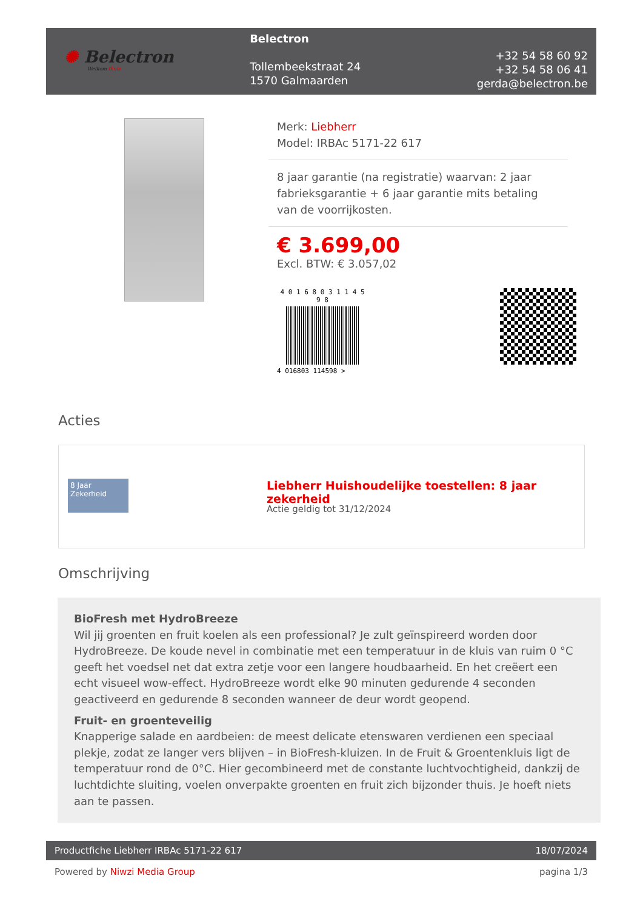✺ Belectron
Welkom thuis
Belectron
Tollembeekstraat 24
1570 Galmaarden
+32 54 58 60 92
+32 54 58 06 41
gerda@belectron.be
Merk: Liebherr
Model: IRBAc 5171-22 617
8 jaar garantie (na registratie) waarvan: 2 jaar fabrieksgarantie + 6 jaar garantie mits betaling van de voorrijkosten.
€ 3.699,00
Excl. BTW: € 3.057,02
4 0 1 6 8 0 3 1 1 4 5 9 8
4 016803 114598 >
Acties
8 Jaar Zekerheid
Liebherr Huishoudelijke toestellen: 8 jaar zekerheid
Actie geldig tot 31/12/2024
Omschrijving
BioFresh met HydroBreeze
Wil jij groenten en fruit koelen als een professional? Je zult geïnspireerd worden door HydroBreeze. De koude nevel in combinatie met een temperatuur in de kluis van ruim 0 °C geeft het voedsel net dat extra zetje voor een langere houdbaarheid. En het creëert een echt visueel wow-effect. HydroBreeze wordt elke 90 minuten gedurende 4 seconden geactiveerd en gedurende 8 seconden wanneer de deur wordt geopend.
Fruit- en groenteveilig
Knapperige salade en aardbeien: de meest delicate etenswaren verdienen een speciaal plekje, zodat ze langer vers blijven – in BioFresh-kluizen. In de Fruit & Groentenkluis ligt de temperatuur rond de 0°C. Hier gecombineerd met de constante luchtvochtigheid, dankzij de luchtdichte sluiting, voelen onverpakte groenten en fruit zich bijzonder thuis. Je hoeft niets aan te passen.
Productfiche Liebherr IRBAc 5171-22 617 18/07/2024
Powered by Niwzi Media Group pagina 1/3